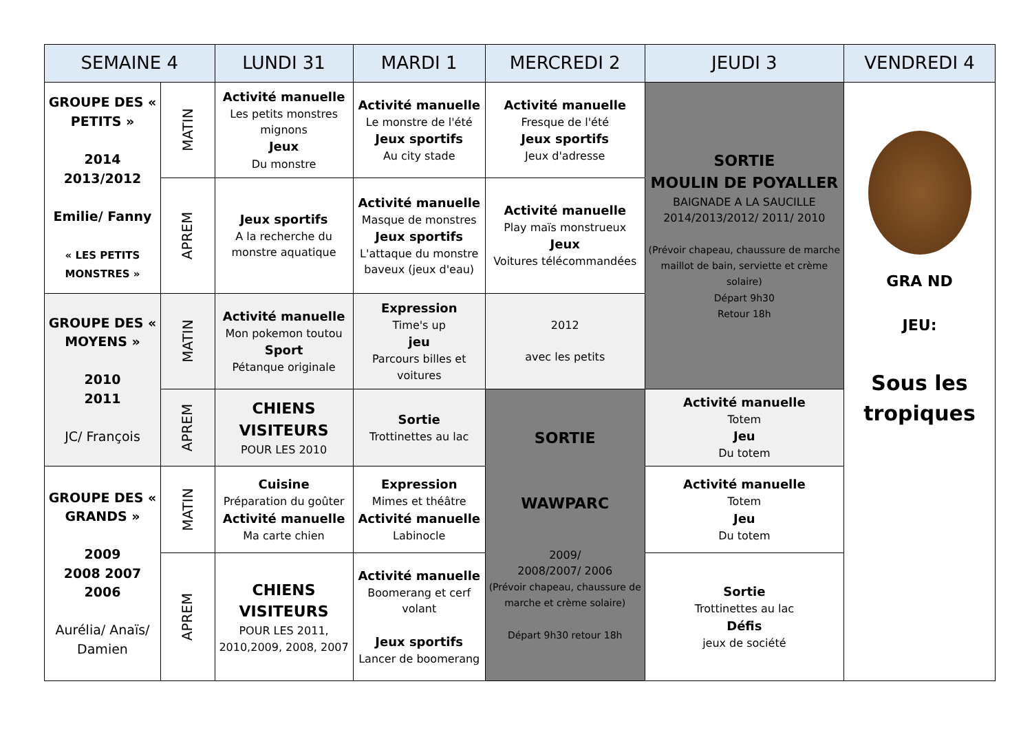| SEMAINE 4 | | LUNDI 31 | MARDI 1 | MERCREDI 2 | JEUDI 3 | VENDREDI 4 |
| --- | --- | --- | --- | --- | --- | --- |
| GROUPE DES « PETITS » 2014 2013/2012 Emilie/ Fanny « LES PETITS MONSTRES » | MATIN | Activité manuelle Les petits monstres mignons Jeux Du monstre | Activité manuelle Le monstre de l'été Jeux sportifs Au city stade | Activité manuelle Fresque de l'été Jeux sportifs Jeux d'adresse | SORTIE MOULIN DE POYALLER BAIGNADE A LA SAUCILLE 2014/2013/2012/ 2011/ 2010 (Prévoir chapeau, chaussure de marche maillot de bain, serviette et crème solaire) Départ 9h30 Retour 18h | GRA ND JEU: Sous les tropiques |
| | APREM | Jeux sportifs A la recherche du monstre aquatique | Activité manuelle Masque de monstres Jeux sportifs L'attaque du monstre baveux (jeux d'eau) | Activité manuelle Play maïs monstrueux Jeux Voitures télécommandées | | |
| GROUPE DES « MOYENS » 2010 2011 JC/ François | MATIN | Activité manuelle Mon pokemon toutou Sport Pétanque originale | Expression Time's up jeu Parcours billes et voitures | 2012 avec les petits | | |
| | APREM | CHIENS VISITEURS POUR LES 2010 | Sortie Trottinettes au lac | SORTIE WAWPARC 2009/ 2008/2007/ 2006 (Prévoir chapeau, chaussure de marche et crème solaire) Départ 9h30 retour 18h | Activité manuelle Totem Jeu Du totem | |
| GROUPE DES « GRANDS » 2009 2008 2007 2006 Aurélia/ Anaïs/ Damien | MATIN | Cuisine Préparation du goûter Activité manuelle Ma carte chien | Expression Mimes et théâtre Activité manuelle Labinocle | | Activité manuelle Totem Jeu Du totem | |
| | APREM | CHIENS VISITEURS POUR LES 2011, 2010,2009, 2008, 2007 | Activité manuelle Boomerang et cerf volant Jeux sportifs Lancer de boomerang | | Sortie Trottinettes au lac Défis jeux de société | |